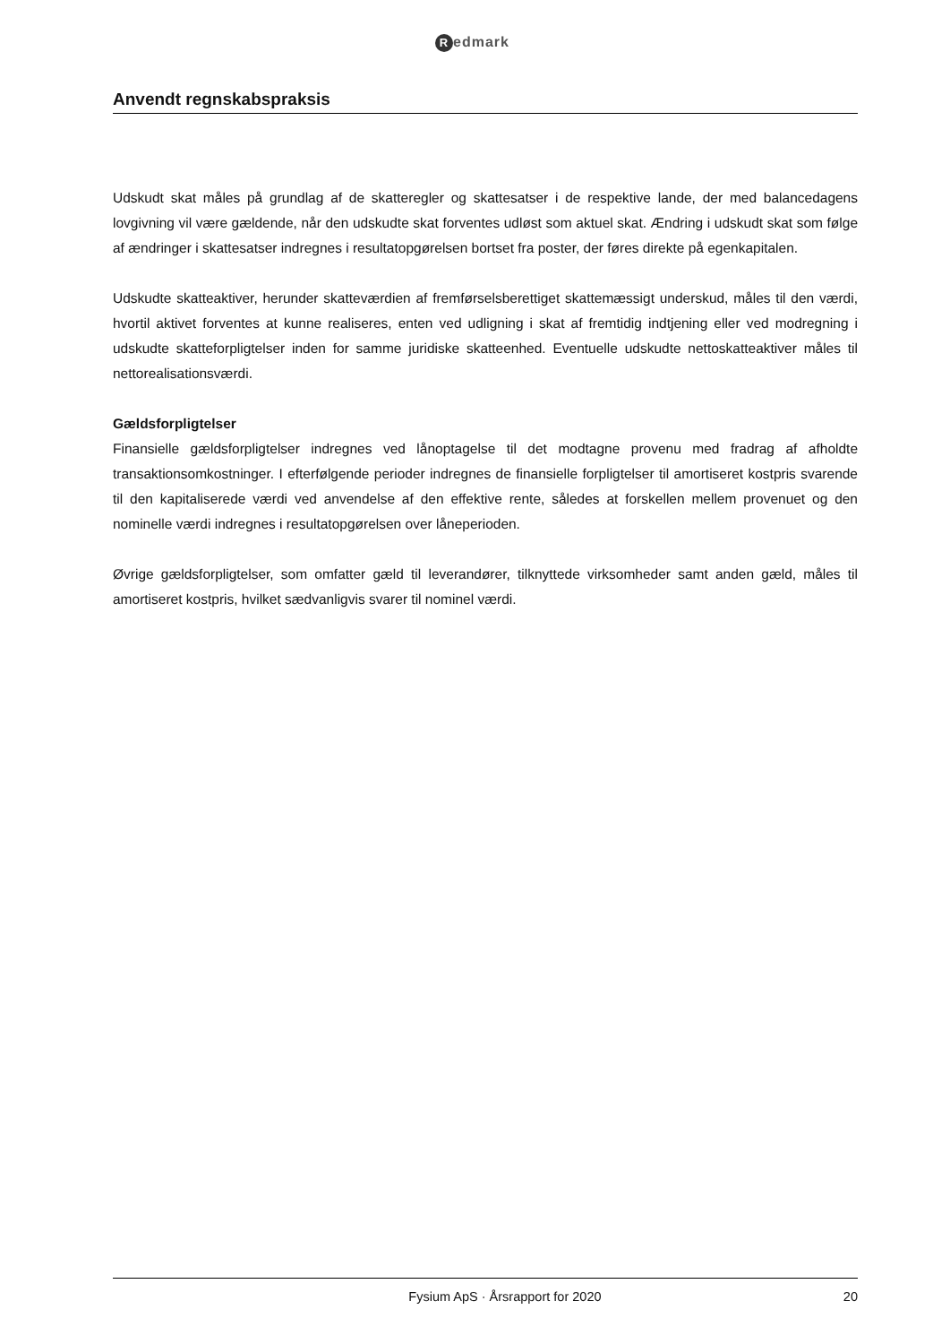Redmark
Anvendt regnskabspraksis
Udskudt skat måles på grundlag af de skatteregler og skattesatser i de respektive lande, der med balancedagens lovgivning vil være gældende, når den udskudte skat forventes udløst som aktuel skat. Ændring i udskudt skat som følge af ændringer i skattesatser indregnes i resultatopgørelsen bortset fra poster, der føres direkte på egenkapitalen.
Udskudte skatteaktiver, herunder skatteværdien af fremførselsberettiget skattemæssigt underskud, måles til den værdi, hvortil aktivet forventes at kunne realiseres, enten ved udligning i skat af fremtidig indtjening eller ved modregning i udskudte skatteforpligtelser inden for samme juridiske skatteenhed. Eventuelle udskudte nettoskatteaktiver måles til nettorealisationsværdi.
Gældsforpligtelser
Finansielle gældsforpligtelser indregnes ved lånoptagelse til det modtagne provenu med fradrag af afholdte transaktionsomkostninger. I efterfølgende perioder indregnes de finansielle forpligtelser til amortiseret kostpris svarende til den kapitaliserede værdi ved anvendelse af den effektive rente, således at forskellen mellem provenuet og den nominelle værdi indregnes i resultatopgørelsen over låneperioden.
Øvrige gældsforpligtelser, som omfatter gæld til leverandører, tilknyttede virksomheder samt anden gæld, måles til amortiseret kostpris, hvilket sædvanligvis svarer til nominel værdi.
Fysium ApS · Årsrapport for 2020 20